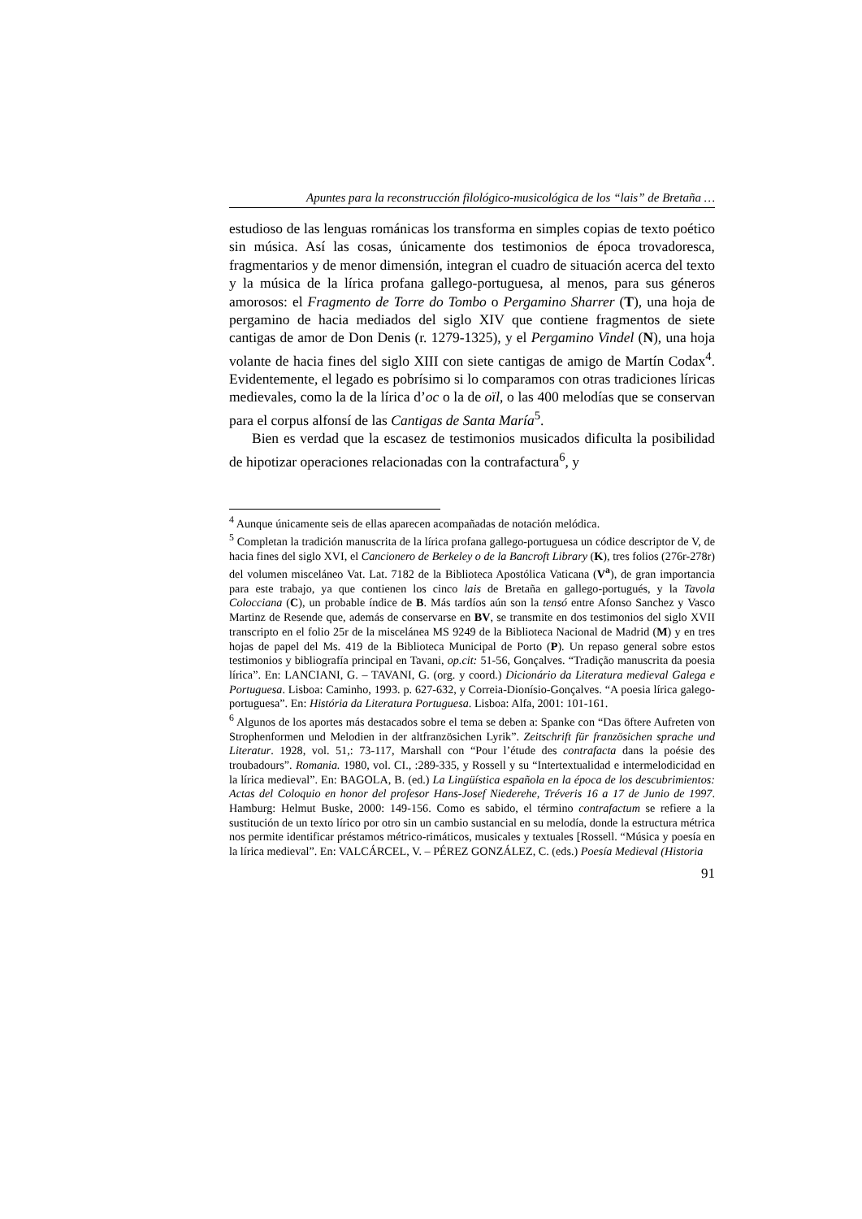Apuntes para la reconstrucción filológico-musicológica de los “lais” de Bretaña …
estudioso de las lenguas románicas los transforma en simples copias de texto poético sin música. Así las cosas, únicamente dos testimonios de época trovadoresca, fragmentarios y de menor dimensión, integran el cuadro de situación acerca del texto y la música de la lírica profana gallego-portuguesa, al menos, para sus géneros amorosos: el Fragmento de Torre do Tombo o Pergamino Sharrer (T), una hoja de pergamino de hacia mediados del siglo XIV que contiene fragmentos de siete cantigas de amor de Don Denis (r. 1279-1325), y el Pergamino Vindel (N), una hoja volante de hacia fines del siglo XIII con siete cantigas de amigo de Martín Codax<sup>4</sup>. Evidentemente, el legado es pobrísimo si lo comparamos con otras tradiciones líricas medievales, como la de la lírica d’oc o la de oïl, o las 400 melodías que se conservan para el corpus alfonsí de las Cantigas de Santa María<sup>5</sup>.
Bien es verdad que la escasez de testimonios musicados dificulta la posibilidad de hipotizar operaciones relacionadas con la contrafactura<sup>6</sup>, y
<sup>4</sup> Aunque únicamente seis de ellas aparecen acompañadas de notación melódica.
<sup>5</sup> Completan la tradición manuscrita de la lírica profana gallego-portuguesa un códice descriptor de V, de hacia fines del siglo XVI, el Cancionero de Berkeley o de la Bancroft Library (K), tres folios (276r-278r) del volumen misceláneo Vat. Lat. 7182 de la Biblioteca Apostólica Vaticana (V<sup>a</sup>), de gran importancia para este trabajo, ya que contienen los cinco lais de Bretaña en gallego-portugués, y la Tavola Colocciana (C), un probable índice de B. Más tardíos aún son la tensó entre Afonso Sanchez y Vasco Martinz de Resende que, además de conservarse en BV, se transmite en dos testimonios del siglo XVII transcripto en el folio 25r de la miscelánea MS 9249 de la Biblioteca Nacional de Madrid (M) y en tres hojas de papel del Ms. 419 de la Biblioteca Municipal de Porto (P). Un repaso general sobre estos testimonios y bibliografía principal en Tavani, op.cit: 51-56, Gonçalves. “Tradição manuscrita da poesia lírica”. En: LANCIANI, G. – TAVANI, G. (org. y coord.) Dicionário da Literatura medieval Galega e Portuguesa. Lisboa: Caminho, 1993. p. 627-632, y Correia-Dionísio-Gonçalves. “A poesia lírica galego-portuguesa”. En: História da Literatura Portuguesa. Lisboa: Alfa, 2001: 101-161.
<sup>6</sup> Algunos de los aportes más destacados sobre el tema se deben a: Spanke con “Das öftere Aufreten von Strophenformen und Melodien in der altfranzösichen Lyrik”. Zeitschrift für französichen sprache und Literatur. 1928, vol. 51,: 73-117, Marshall con “Pour l’étude des contrafacta dans la poésie des troubadours”. Romania. 1980, vol. CI., :289-335, y Rossell y su “Intertextualidad e intermelodicidad en la lírica medieval”. En: BAGOLA, B. (ed.) La Lingüística española en la época de los descubrimientos: Actas del Coloquio en honor del profesor Hans-Josef Niederehe, Tréveris 16 a 17 de Junio de 1997. Hamburg: Helmut Buske, 2000: 149-156. Como es sabido, el término contrafactum se refiere a la sustitución de un texto lírico por otro sin un cambio sustancial en su melodía, donde la estructura métrica nos permite identificar préstamos métrico-rimáticos, musicales y textuales [Rossell. “Música y poesía en la lírica medieval”. En: VALCÁRCEL, V. – PÉREZ GONZÁLEZ, C. (eds.) Poesía Medieval (Historia
91